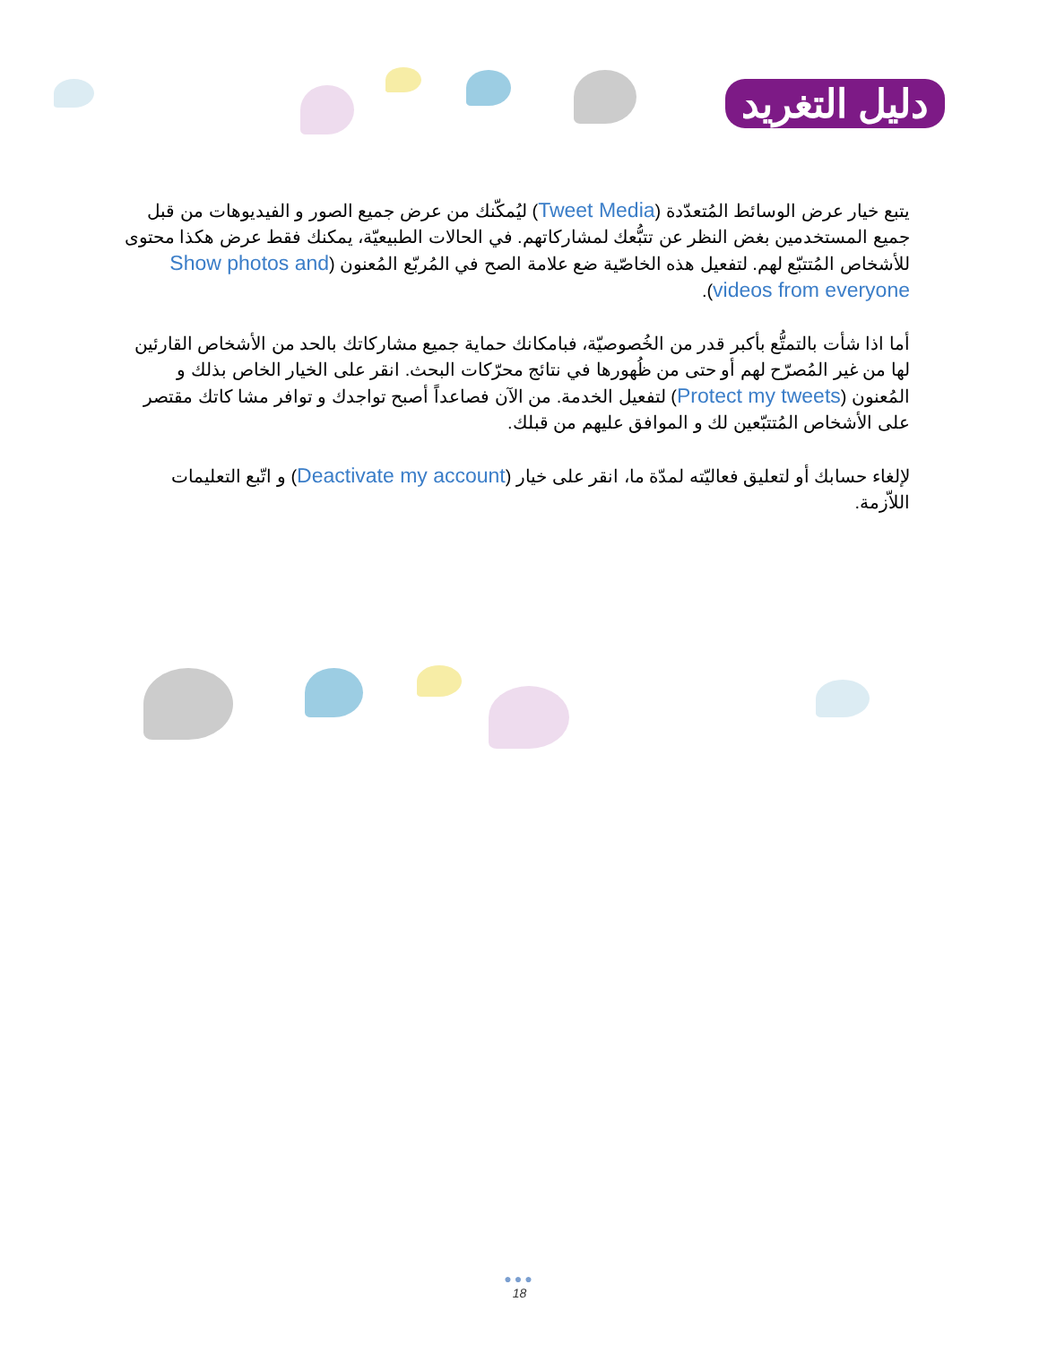دليل التغريد
يتبع خيار عرض الوسائط المُتعدّدة (Tweet Media) ليُمكّنك من عرض جميع الصور و الفيديوهات من قبل جميع المستخدمين بغض النظر عن تتبُّعك لمشاركاتهم. في الحالات الطبيعيّة، يمكنك فقط عرض هكذا محتوى للأشخاص المُتتبّع لهم. لتفعيل هذه الخاصّية ضع علامة الصح في المُربّع المُعنون (Show photos and videos from everyone).
أما اذا شأت بالتمتُّع بأكبر قدر من الخُصوصيّة، فبامكانك حماية جميع مشاركاتك بالحد من الأشخاص القارئين لها من غير المُصرّح لهم أو حتى من ظُهورها في نتائج محرّكات البحث. انقر على الخيار الخاص بذلك و المُعنون (Protect my tweets) لتفعيل الخدمة. من الآن فصاعداً أصبح تواجدك و توافر مشا كاتك مقتصر على الأشخاص المُتتبّعين لك و الموافق عليهم من قبلك.
لإلغاء حسابك أو لتعليق فعاليّته لمدّة ما، انقر على خيار (Deactivate my account) و اتّبع التعليمات اللاّزمة.
●●●
18